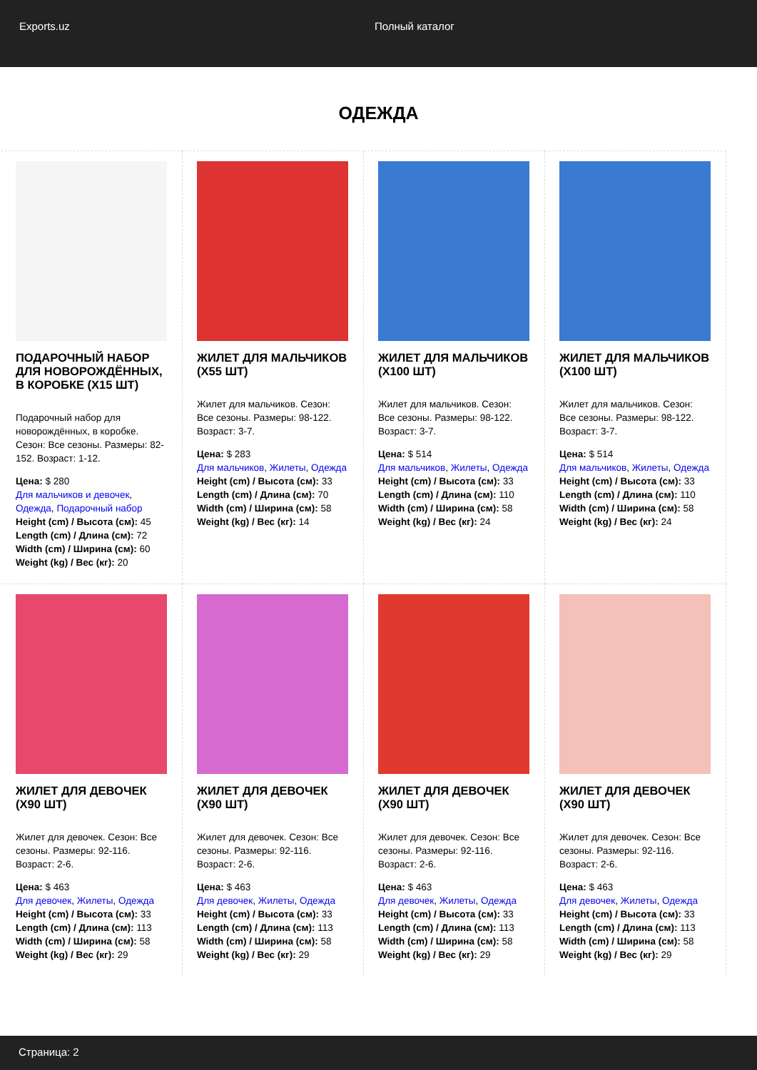Exports.uz Полный каталог
ОДЕЖДА
ПОДАРОЧНЫЙ НАБОР ДЛЯ НОВОРОЖДЁННЫХ, В КОРОБКЕ (Х15 ШТ)
Подарочный набор для новорождённых, в коробке. Сезон: Все сезоны. Размеры: 82-152. Возраст: 1-12.
Цена: $ 280
Для мальчиков и девочек, Одежда, Подарочный набор
Height (cm) / Высота (см): 45
Length (cm) / Длина (см): 72
Width (cm) / Ширина (см): 60
Weight (kg) / Вес (кг): 20
ЖИЛЕТ ДЛЯ МАЛЬЧИКОВ (Х55 ШТ)
Жилет для мальчиков. Сезон: Все сезоны. Размеры: 98-122. Возраст: 3-7.
Цена: $ 283
Для мальчиков, Жилеты, Одежда
Height (cm) / Высота (см): 33
Length (cm) / Длина (см): 70
Width (cm) / Ширина (см): 58
Weight (kg) / Вес (кг): 14
ЖИЛЕТ ДЛЯ МАЛЬЧИКОВ (Х100 ШТ)
Жилет для мальчиков. Сезон: Все сезоны. Размеры: 98-122. Возраст: 3-7.
Цена: $ 514
Для мальчиков, Жилеты, Одежда
Height (cm) / Высота (см): 33
Length (cm) / Длина (см): 110
Width (cm) / Ширина (см): 58
Weight (kg) / Вес (кг): 24
ЖИЛЕТ ДЛЯ МАЛЬЧИКОВ (Х100 ШТ)
Жилет для мальчиков. Сезон: Все сезоны. Размеры: 98-122. Возраст: 3-7.
Цена: $ 514
Для мальчиков, Жилеты, Одежда
Height (cm) / Высота (см): 33
Length (cm) / Длина (см): 110
Width (cm) / Ширина (см): 58
Weight (kg) / Вес (кг): 24
ЖИЛЕТ ДЛЯ ДЕВОЧЕК (Х90 ШТ)
Жилет для девочек. Сезон: Все сезоны. Размеры: 92-116. Возраст: 2-6.
Цена: $ 463
Для девочек, Жилеты, Одежда
Height (cm) / Высота (см): 33
Length (cm) / Длина (см): 113
Width (cm) / Ширина (см): 58
Weight (kg) / Вес (кг): 29
ЖИЛЕТ ДЛЯ ДЕВОЧЕК (Х90 ШТ)
Жилет для девочек. Сезон: Все сезоны. Размеры: 92-116. Возраст: 2-6.
Цена: $ 463
Для девочек, Жилеты, Одежда
Height (cm) / Высота (см): 33
Length (cm) / Длина (см): 113
Width (cm) / Ширина (см): 58
Weight (kg) / Вес (кг): 29
ЖИЛЕТ ДЛЯ ДЕВОЧЕК (Х90 ШТ)
Жилет для девочек. Сезон: Все сезоны. Размеры: 92-116. Возраст: 2-6.
Цена: $ 463
Для девочек, Жилеты, Одежда
Height (cm) / Высота (см): 33
Length (cm) / Длина (см): 113
Width (cm) / Ширина (см): 58
Weight (kg) / Вес (кг): 29
ЖИЛЕТ ДЛЯ ДЕВОЧЕК (Х90 ШТ)
Жилет для девочек. Сезон: Все сезоны. Размеры: 92-116. Возраст: 2-6.
Цена: $ 463
Для девочек, Жилеты, Одежда
Height (cm) / Высота (см): 33
Length (cm) / Длина (см): 113
Width (cm) / Ширина (см): 58
Weight (kg) / Вес (кг): 29
Страница: 2